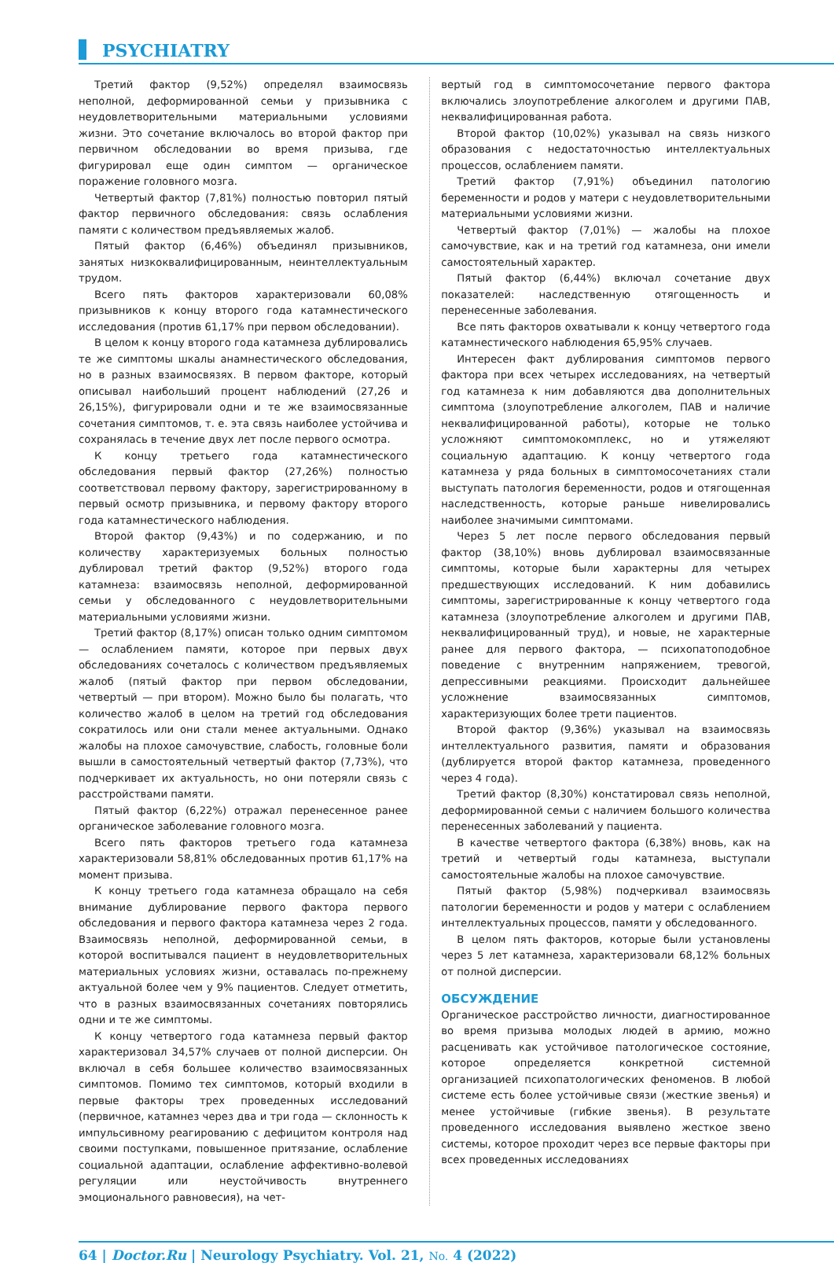PSYCHIATRY
Третий фактор (9,52%) определял взаимосвязь неполной, деформированной семьи у призывника с неудовлетворительными материальными условиями жизни. Это сочетание включалось во второй фактор при первичном обследовании во время призыва, где фигурировал еще один симптом — органическое поражение головного мозга.
Четвертый фактор (7,81%) полностью повторил пятый фактор первичного обследования: связь ослабления памяти с количеством предъявляемых жалоб.
Пятый фактор (6,46%) объединял призывников, занятых низкоквалифицированным, неинтеллектуальным трудом.
Всего пять факторов характеризовали 60,08% призывников к концу второго года катамнестического исследования (против 61,17% при первом обследовании).
В целом к концу второго года катамнеза дублировались те же симптомы шкалы анамнестического обследования, но в разных взаимосвязях. В первом факторе, который описывал наибольший процент наблюдений (27,26 и 26,15%), фигурировали одни и те же взаимосвязанные сочетания симптомов, т. е. эта связь наиболее устойчива и сохранялась в течение двух лет после первого осмотра.
К концу третьего года катамнестического обследования первый фактор (27,26%) полностью соответствовал первому фактору, зарегистрированному в первый осмотр призывника, и первому фактору второго года катамнестического наблюдения.
Второй фактор (9,43%) и по содержанию, и по количеству характеризуемых больных полностью дублировал третий фактор (9,52%) второго года катамнеза: взаимосвязь неполной, деформированной семьи у обследованного с неудовлетворительными материальными условиями жизни.
Третий фактор (8,17%) описан только одним симптомом — ослаблением памяти, которое при первых двух обследованиях сочеталось с количеством предъявляемых жалоб (пятый фактор при первом обследовании, четвертый — при втором). Можно было бы полагать, что количество жалоб в целом на третий год обследования сократилось или они стали менее актуальными. Однако жалобы на плохое самочувствие, слабость, головные боли вышли в самостоятельный четвертый фактор (7,73%), что подчеркивает их актуальность, но они потеряли связь с расстройствами памяти.
Пятый фактор (6,22%) отражал перенесенное ранее органическое заболевание головного мозга.
Всего пять факторов третьего года катамнеза характеризовали 58,81% обследованных против 61,17% на момент призыва.
К концу третьего года катамнеза обращало на себя внимание дублирование первого фактора первого обследования и первого фактора катамнеза через 2 года. Взаимосвязь неполной, деформированной семьи, в которой воспитывался пациент в неудовлетворительных материальных условиях жизни, оставалась по-прежнему актуальной более чем у 9% пациентов. Следует отметить, что в разных взаимосвязанных сочетаниях повторялись одни и те же симптомы.
К концу четвертого года катамнеза первый фактор характеризовал 34,57% случаев от полной дисперсии. Он включал в себя большее количество взаимосвязанных симптомов. Помимо тех симптомов, который входили в первые факторы трех проведенных исследований (первичное, катамнез через два и три года — склонность к импульсивному реагированию с дефицитом контроля над своими поступками, повышенное притязание, ослабление социальной адаптации, ослабление аффективно-волевой регуляции или неустойчивость внутреннего эмоционального равновесия), на чет-
вертый год в симптомосочетание первого фактора включались злоупотребление алкоголем и другими ПАВ, неквалифицированная работа.
Второй фактор (10,02%) указывал на связь низкого образования с недостаточностью интеллектуальных процессов, ослаблением памяти.
Третий фактор (7,91%) объединил патологию беременности и родов у матери с неудовлетворительными материальными условиями жизни.
Четвертый фактор (7,01%) — жалобы на плохое самочувствие, как и на третий год катамнеза, они имели самостоятельный характер.
Пятый фактор (6,44%) включал сочетание двух показателей: наследственную отягощенность и перенесенные заболевания.
Все пять факторов охватывали к концу четвертого года катамнестического наблюдения 65,95% случаев.
Интересен факт дублирования симптомов первого фактора при всех четырех исследованиях, на четвертый год катамнеза к ним добавляются два дополнительных симптома (злоупотребление алкоголем, ПАВ и наличие неквалифицированной работы), которые не только усложняют симптомокомплекс, но и утяжеляют социальную адаптацию. К концу четвертого года катамнеза у ряда больных в симптомосочетаниях стали выступать патология беременности, родов и отягощенная наследственность, которые раньше нивелировались наиболее значимыми симптомами.
Через 5 лет после первого обследования первый фактор (38,10%) вновь дублировал взаимосвязанные симптомы, которые были характерны для четырех предшествующих исследований. К ним добавились симптомы, зарегистрированные к концу четвертого года катамнеза (злоупотребление алкоголем и другими ПАВ, неквалифицированный труд), и новые, не характерные ранее для первого фактора, — психопатоподобное поведение с внутренним напряжением, тревогой, депрессивными реакциями. Происходит дальнейшее усложнение взаимосвязанных симптомов, характеризующих более трети пациентов.
Второй фактор (9,36%) указывал на взаимосвязь интеллектуального развития, памяти и образования (дублируется второй фактор катамнеза, проведенного через 4 года).
Третий фактор (8,30%) констатировал связь неполной, деформированной семьи с наличием большого количества перенесенных заболеваний у пациента.
В качестве четвертого фактора (6,38%) вновь, как на третий и четвертый годы катамнеза, выступали самостоятельные жалобы на плохое самочувствие.
Пятый фактор (5,98%) подчеркивал взаимосвязь патологии беременности и родов у матери с ослаблением интеллектуальных процессов, памяти у обследованного.
В целом пять факторов, которые были установлены через 5 лет катамнеза, характеризовали 68,12% больных от полной дисперсии.
ОБСУЖДЕНИЕ
Органическое расстройство личности, диагностированное во время призыва молодых людей в армию, можно расценивать как устойчивое патологическое состояние, которое определяется конкретной системной организацией психопатологических феноменов. В любой системе есть более устойчивые связи (жесткие звенья) и менее устойчивые (гибкие звенья). В результате проведенного исследования выявлено жесткое звено системы, которое проходит через все первые факторы при всех проведенных исследованиях
64 | Doctor.Ru | Neurology Psychiatry. Vol. 21, No. 4 (2022)